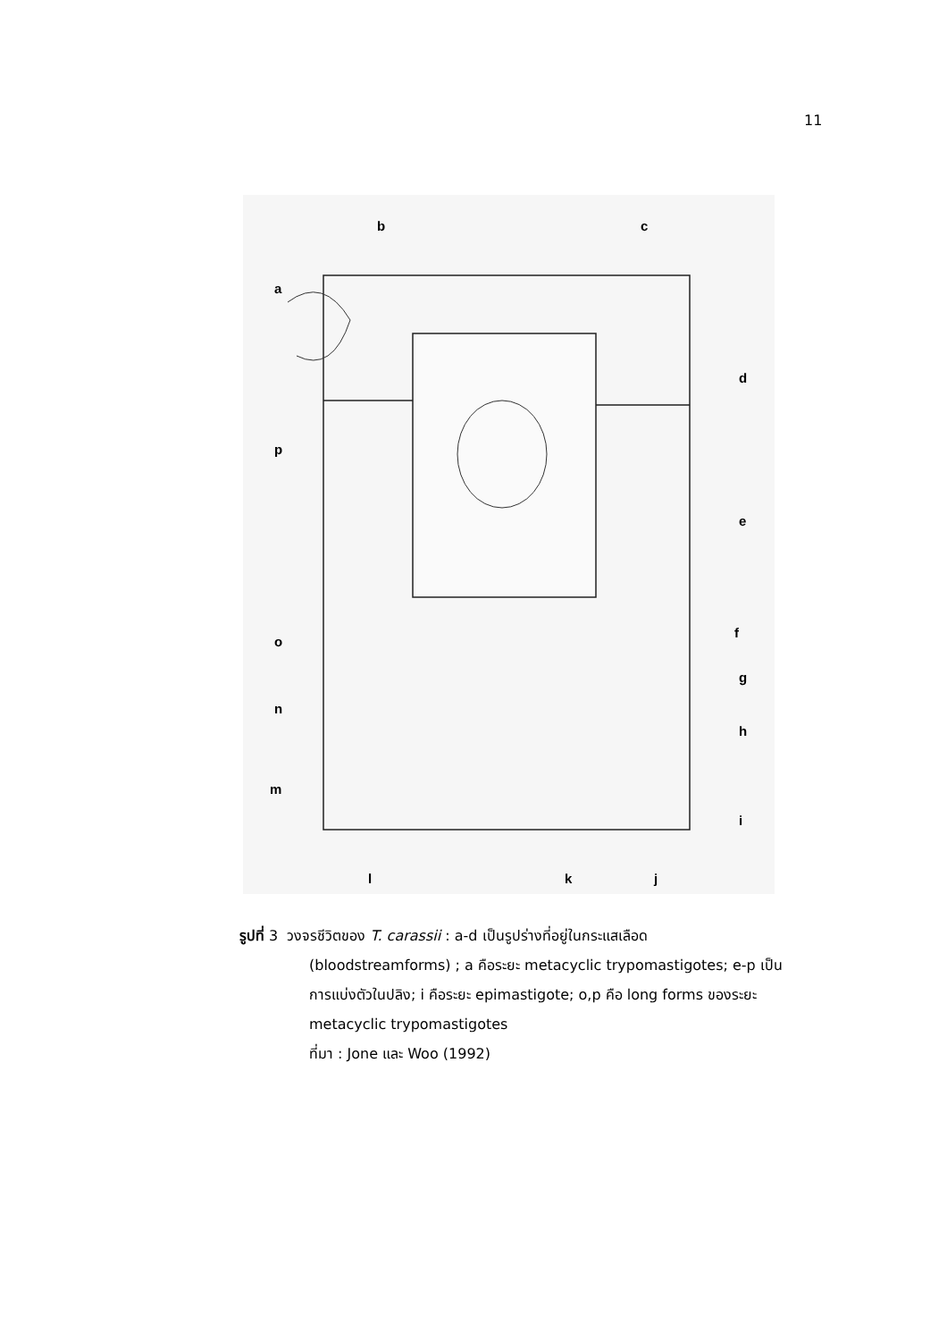11
a
b
c
d
e
f
g
h
i
j
k
l
m
n
o
p
รูปที่ 3 วงจรชีวิตของ T. carassii : a-d เป็นรูปร่างที่อยู่ในกระแสเลือด
(bloodstreamforms) ; a คือระยะ metacyclic trypomastigotes; e-p เป็น
การแบ่งตัวในปลิง; i คือระยะ epimastigote; o,p คือ long forms ของระยะ
metacyclic trypomastigotes
ที่มา : Jone และ Woo (1992)